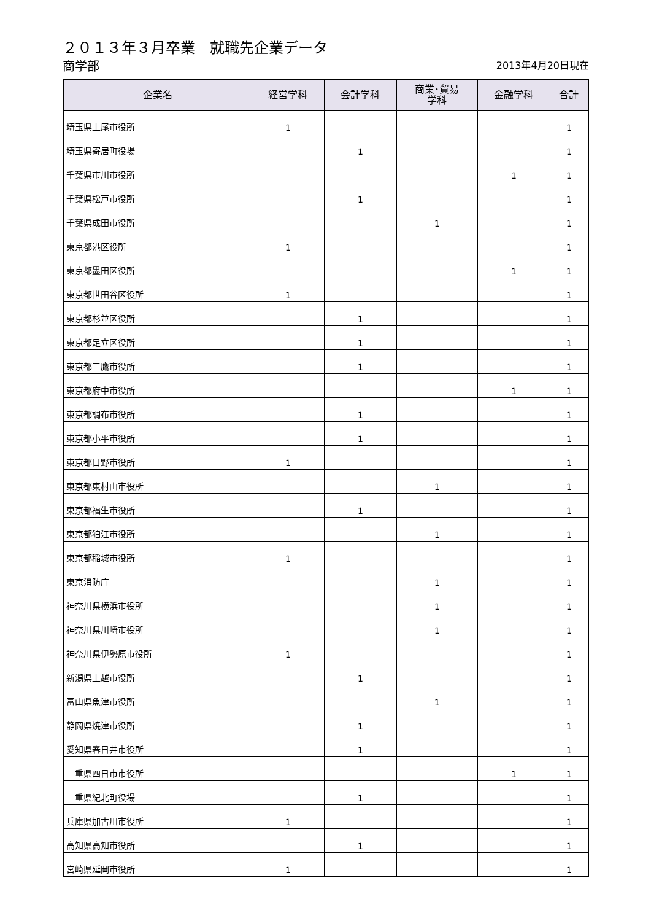２０１３年３月卒業　就職先企業データ
商学部
2013年4月20日現在
| 企業名 | 経営学科 | 会計学科 | 商業･貿易 学科 | 金融学科 | 合計 |
| --- | --- | --- | --- | --- | --- |
| 埼玉県上尾市役所 | 1 | | | | 1 |
| 埼玉県寄居町役場 | | 1 | | | 1 |
| 千葉県市川市役所 | | | | 1 | 1 |
| 千葉県松戸市役所 | | 1 | | | 1 |
| 千葉県成田市役所 | | | 1 | | 1 |
| 東京都港区役所 | 1 | | | | 1 |
| 東京都墨田区役所 | | | | 1 | 1 |
| 東京都世田谷区役所 | 1 | | | | 1 |
| 東京都杉並区役所 | | 1 | | | 1 |
| 東京都足立区役所 | | 1 | | | 1 |
| 東京都三鷹市役所 | | 1 | | | 1 |
| 東京都府中市役所 | | | | 1 | 1 |
| 東京都調布市役所 | | 1 | | | 1 |
| 東京都小平市役所 | | 1 | | | 1 |
| 東京都日野市役所 | 1 | | | | 1 |
| 東京都東村山市役所 | | | 1 | | 1 |
| 東京都福生市役所 | | 1 | | | 1 |
| 東京都狛江市役所 | | | 1 | | 1 |
| 東京都稲城市役所 | 1 | | | | 1 |
| 東京消防庁 | | | 1 | | 1 |
| 神奈川県横浜市役所 | | | 1 | | 1 |
| 神奈川県川崎市役所 | | | 1 | | 1 |
| 神奈川県伊勢原市役所 | 1 | | | | 1 |
| 新潟県上越市役所 | | 1 | | | 1 |
| 富山県魚津市役所 | | | 1 | | 1 |
| 静岡県焼津市役所 | | 1 | | | 1 |
| 愛知県春日井市役所 | | 1 | | | 1 |
| 三重県四日市市役所 | | | | 1 | 1 |
| 三重県紀北町役場 | | 1 | | | 1 |
| 兵庫県加古川市役所 | 1 | | | | 1 |
| 高知県高知市役所 | | 1 | | | 1 |
| 宮崎県延岡市役所 | 1 | | | | 1 |